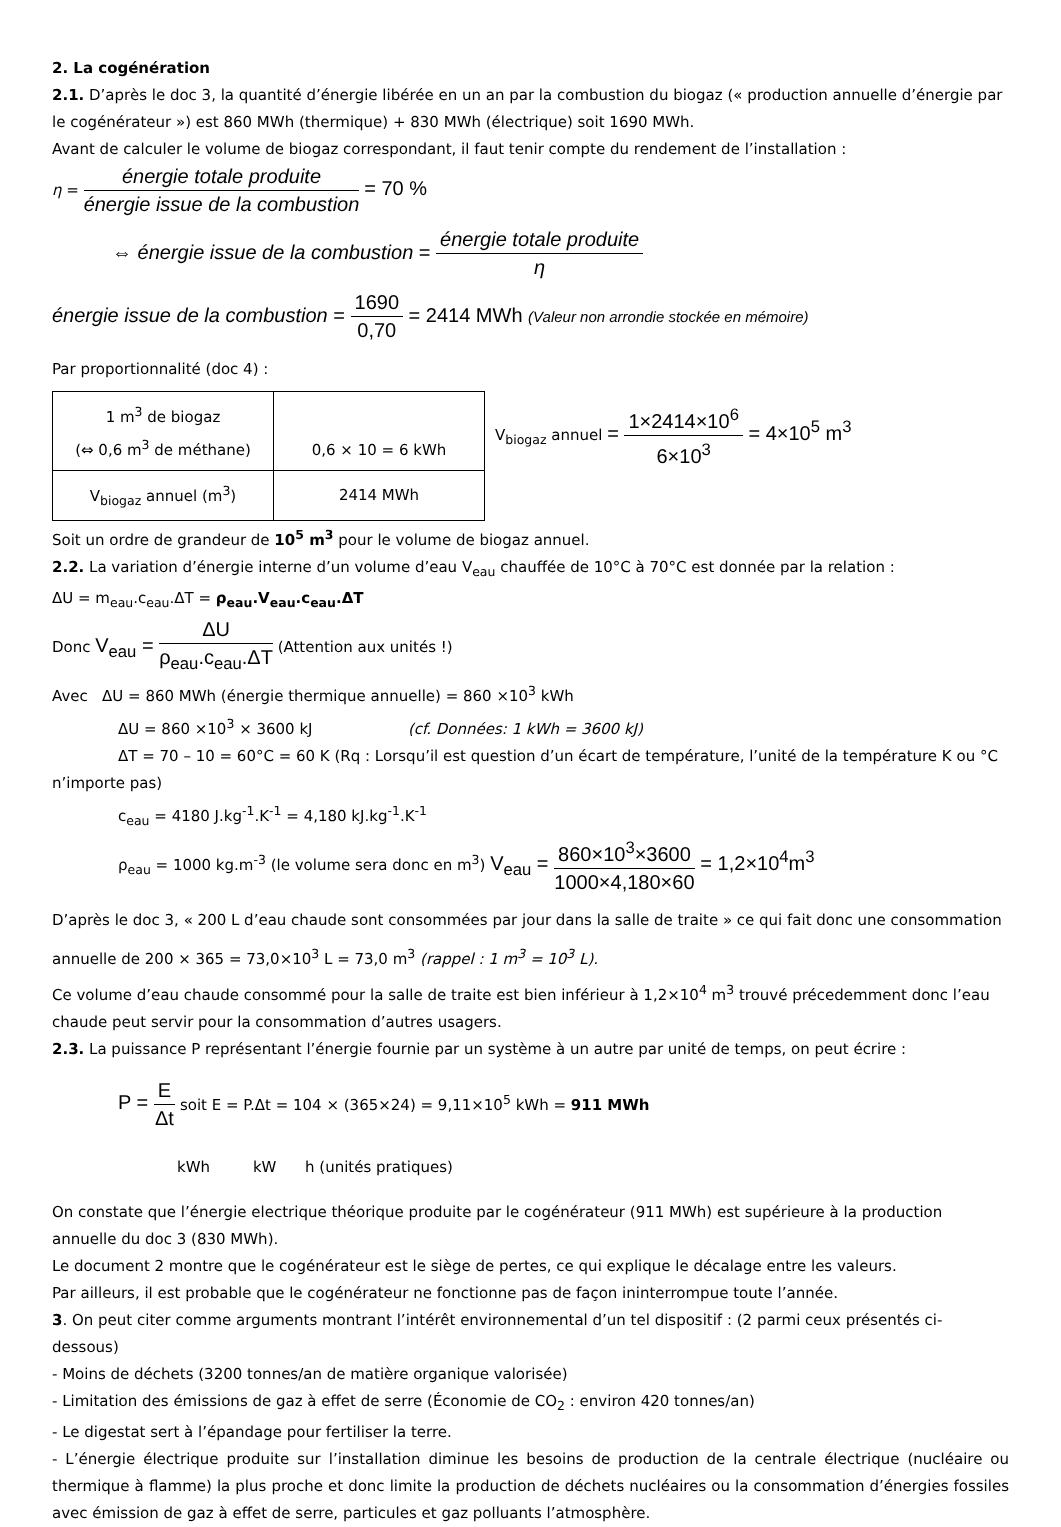2. La cogénération
2.1. D’après le doc 3, la quantité d’énergie libérée en un an par la combustion du biogaz (« production annuelle d’énergie par le cogénérateur ») est 860 MWh (thermique) + 830 MWh (électrique) soit 1690 MWh.
Avant de calculer le volume de biogaz correspondant, il faut tenir compte du rendement de l’installation :
η = énergie totale produite énergie issue de la combustion = 70 %
⇔ énergie issue de la combustion = énergie totale produite η
énergie issue de la combustion = 1690 0,70 = 2414 MWh (Valeur non arrondie stockée en mémoire)
Par proportionnalité (doc 4) :
| 1 m<sup>3</sup> de biogaz (⇔ 0,6 m<sup>3</sup> de méthane) | 0,6 × 10 = 6 kWh |
| V<sub>biogaz</sub> annuel (m<sup>3</sup>) | 2414 MWh |
V<sub>biogaz</sub> annuel = 1×2414×10<sup>6</sup> 6×10<sup>3</sup> = 4×10<sup>5</sup> m<sup>3</sup>
Soit un ordre de grandeur de 10<sup>5</sup> m<sup>3</sup> pour le volume de biogaz annuel.
2.2. La variation d’énergie interne d’un volume d’eau V<sub>eau</sub> chauffée de 10°C à 70°C est donnée par la relation :
ΔU = m<sub>eau</sub>.c<sub>eau</sub>.ΔT = ρ<sub>eau</sub>.V<sub>eau</sub>.c<sub>eau</sub>.ΔT
Donc V<sub>eau</sub> = ΔU ρ<sub>eau</sub>.c<sub>eau</sub>.ΔT (Attention aux unités !)
Avec ΔU = 860 MWh (énergie thermique annuelle) = 860 ×10<sup>3</sup> kWh
ΔU = 860 ×10<sup>3</sup> × 3600 kJ (cf. Données: 1 kWh = 3600 kJ)
ΔT = 70 – 10 = 60°C = 60 K (Rq : Lorsqu’il est question d’un écart de température, l’unité de la température K ou °C n’importe pas)
c<sub>eau</sub> = 4180 J.kg<sup>-1</sup>.K<sup>-1</sup> = 4,180 kJ.kg<sup>-1</sup>.K<sup>-1</sup>
ρ<sub>eau</sub> = 1000 kg.m<sup>-3</sup> (le volume sera donc en m<sup>3</sup>) V<sub>eau</sub> = 860×10<sup>3</sup>×3600 1000×4,180×60 = 1,2×10<sup>4</sup>m<sup>3</sup>
D’après le doc 3, « 200 L d’eau chaude sont consommées par jour dans la salle de traite » ce qui fait donc une consommation annuelle de 200 × 365 = 73,0×10<sup>3</sup> L = 73,0 m<sup>3</sup> (rappel : 1 m<sup>3</sup> = 10<sup>3</sup> L).
Ce volume d’eau chaude consommé pour la salle de traite est bien inférieur à 1,2×10<sup>4</sup> m<sup>3</sup> trouvé précedemment donc l’eau chaude peut servir pour la consommation d’autres usagers.
2.3. La puissance P représentant l’énergie fournie par un système à un autre par unité de temps, on peut écrire :
P = E Δt soit E = P.Δt = 104 × (365×24) = 9,11×10<sup>5</sup> kWh = 911 MWh
kWh kW h (unités pratiques)
On constate que l’énergie electrique théorique produite par le cogénérateur (911 MWh) est supérieure à la production annuelle du doc 3 (830 MWh).
Le document 2 montre que le cogénérateur est le siège de pertes, ce qui explique le décalage entre les valeurs.
Par ailleurs, il est probable que le cogénérateur ne fonctionne pas de façon ininterrompue toute l’année.
3. On peut citer comme arguments montrant l’intérêt environnemental d’un tel dispositif : (2 parmi ceux présentés ci-dessous)
- Moins de déchets (3200 tonnes/an de matière organique valorisée)
- Limitation des émissions de gaz à effet de serre (Économie de CO<sub>2</sub> : environ 420 tonnes/an)
- Le digestat sert à l’épandage pour fertiliser la terre.
- L’énergie électrique produite sur l’installation diminue les besoins de production de la centrale électrique (nucléaire ou thermique à flamme) la plus proche et donc limite la production de déchets nucléaires ou la consommation d’énergies fossiles avec émission de gaz à effet de serre, particules et gaz polluants l’atmosphère.